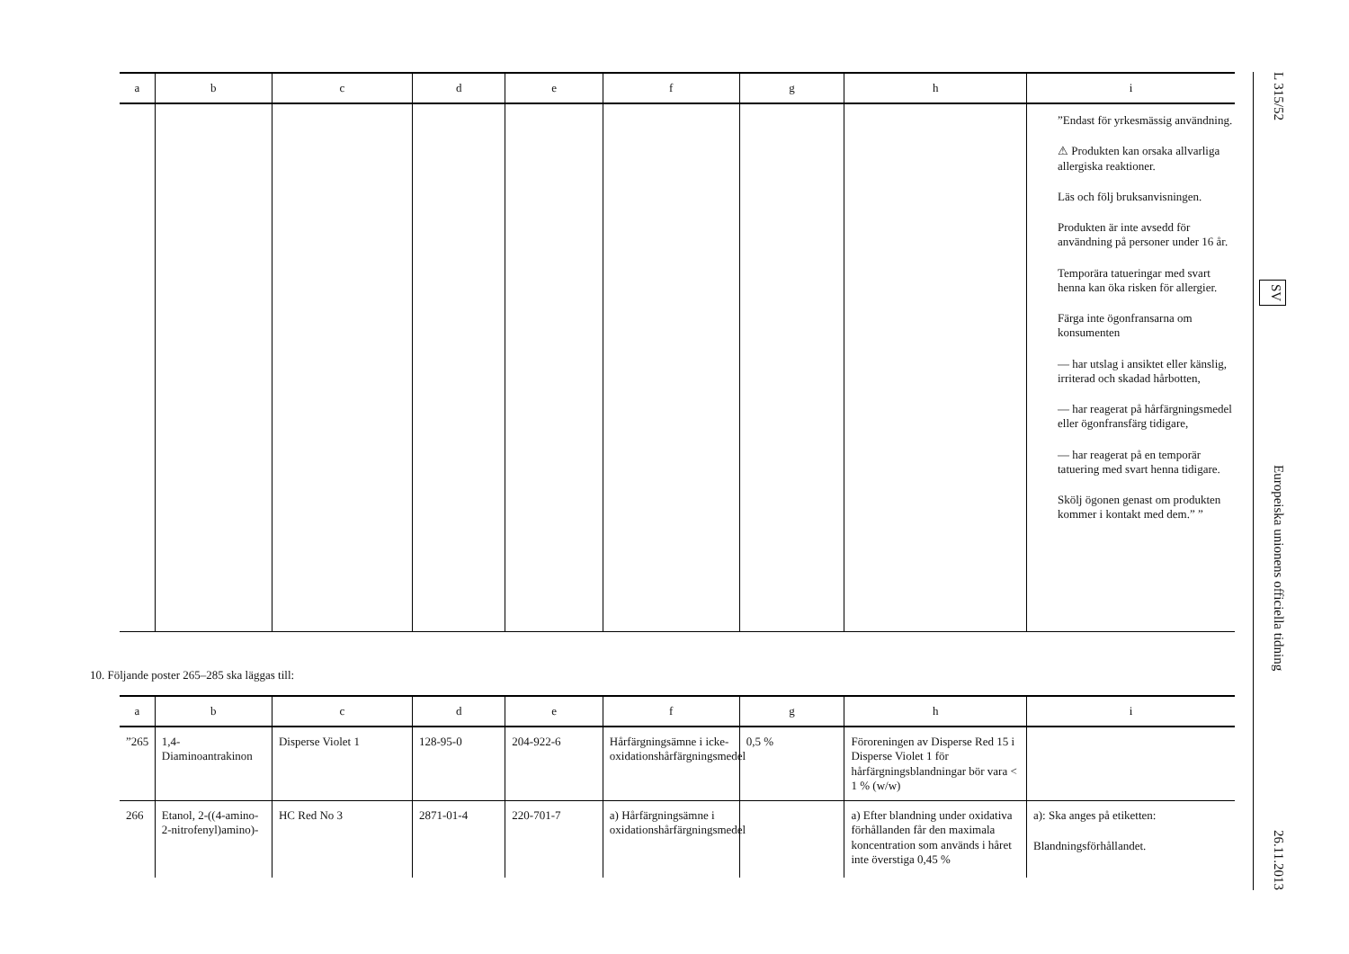| a | b | c | d | e | f | g | h | i |
| --- | --- | --- | --- | --- | --- | --- | --- | --- |
| | | | | | | | | ”Endast för yrkesmässig användning. ⚠ Produkten kan orsaka allvarliga allergiska reaktioner. Läs och följ bruksanvisningen. Produkten är inte avsedd för användning på personer under 16 år. Temporära tatueringar med svart henna kan öka risken för allergier. Färga inte ögonfransarna om konsumenten — har utslag i ansiktet eller känslig, irriterad och skadad hårbotten, — har reagerat på hårfärgningsmedel eller ögonfransfärg tidigare, — har reagerat på en temporär tatuering med svart henna tidigare. Skölj ögonen genast om produkten kommer i kontakt med dem.” ” |
10. Följande poster 265–285 ska läggas till:
| a | b | c | d | e | f | g | h | i |
| --- | --- | --- | --- | --- | --- | --- | --- | --- |
| ”265 | 1,4-Diaminoantrakinon | Disperse Violet 1 | 128-95-0 | 204-922-6 | Hårfärgningsämne i icke-oxidationshårfärgningsmedel | 0,5 % | Föroreningen av Disperse Red 15 i Disperse Violet 1 för hårfärgningsblandningar bör vara < 1 % (w/w) | |
| 266 | Etanol, 2-((4-amino-2-nitrofenyl)amino)- | HC Red No 3 | 2871-01-4 | 220-701-7 | a) Hårfärgningsämne i oxidationshårfärgningsmedel | | a) Efter blandning under oxidativa förhållanden får den maximala koncentration som används i håret inte överstiga 0,45 % | a): Ska anges på etiketten: Blandningsförhållandet. |
L 315/52 SV Europeiska unionens officiella tidning 26.11.2013